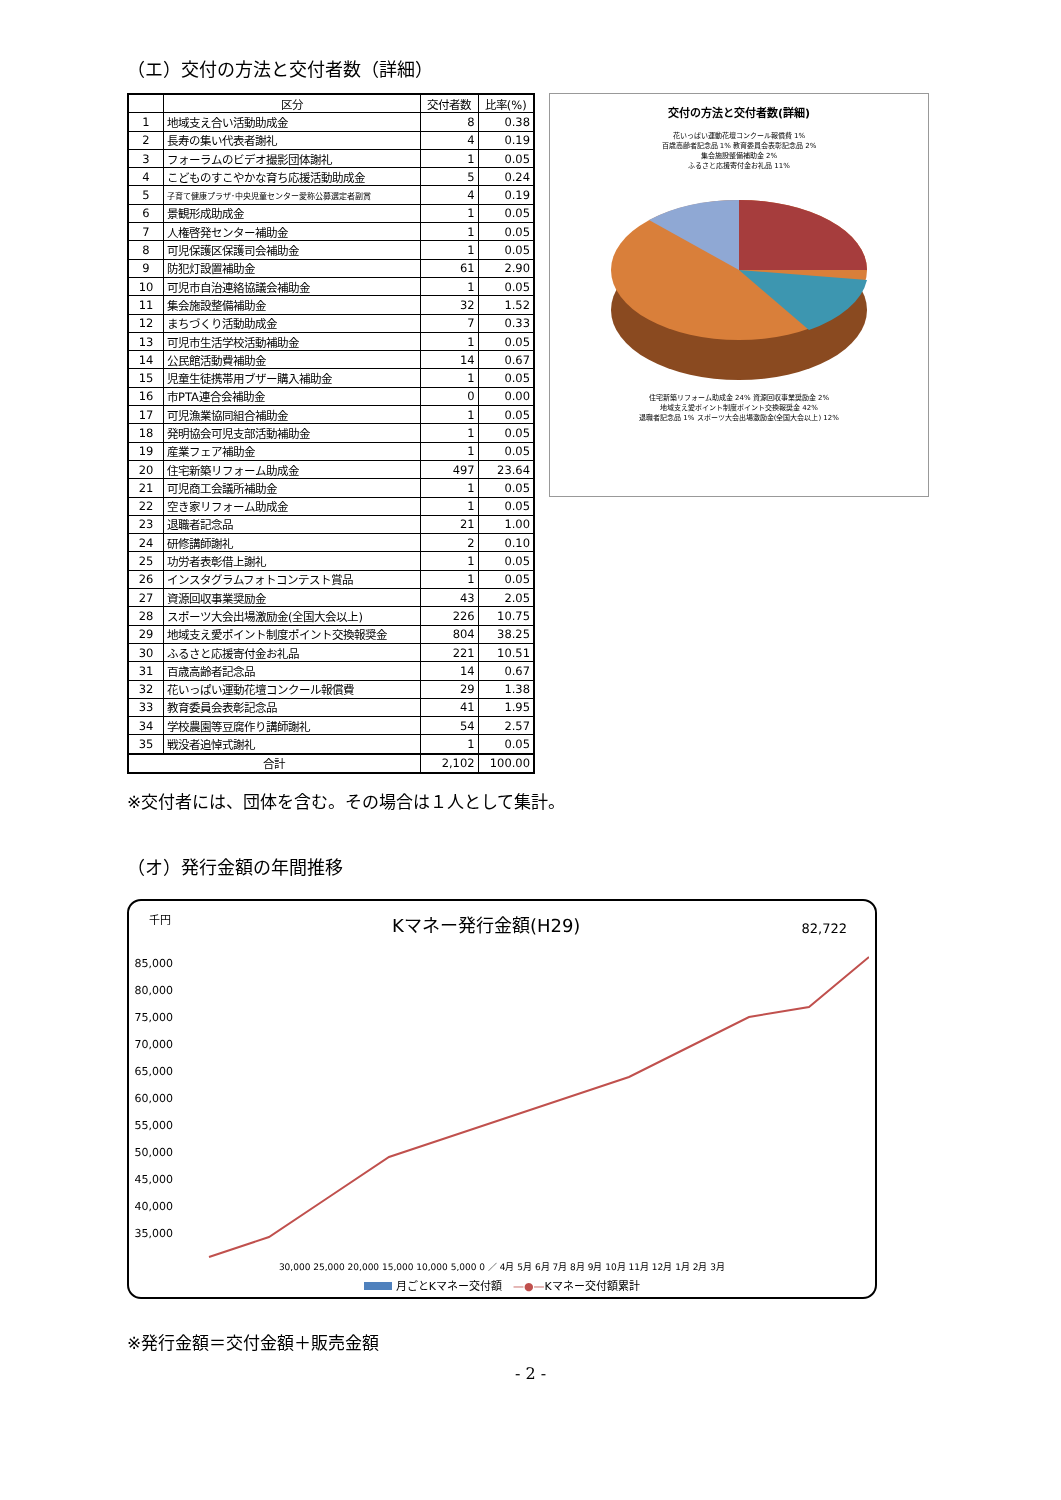（エ）交付の方法と交付者数（詳細）
| | 区分 | 交付者数 | 比率(%) |
| --- | --- | --- | --- |
| 1 | 地域支え合い活動助成金 | 8 | 0.38 |
| 2 | 長寿の集い代表者謝礼 | 4 | 0.19 |
| 3 | フォーラムのビデオ撮影団体謝礼 | 1 | 0.05 |
| 4 | こどものすこやかな育ち応援活動助成金 | 5 | 0.24 |
| 5 | 子育て健康プラザ･中央児童センター愛称公募選定者副賞 | 4 | 0.19 |
| 6 | 景観形成助成金 | 1 | 0.05 |
| 7 | 人権啓発センター補助金 | 1 | 0.05 |
| 8 | 可児保護区保護司会補助金 | 1 | 0.05 |
| 9 | 防犯灯設置補助金 | 61 | 2.90 |
| 10 | 可児市自治連絡協議会補助金 | 1 | 0.05 |
| 11 | 集会施設整備補助金 | 32 | 1.52 |
| 12 | まちづくり活動助成金 | 7 | 0.33 |
| 13 | 可児市生活学校活動補助金 | 1 | 0.05 |
| 14 | 公民館活動費補助金 | 14 | 0.67 |
| 15 | 児童生徒携帯用ブザー購入補助金 | 1 | 0.05 |
| 16 | 市PTA連合会補助金 | 0 | 0.00 |
| 17 | 可児漁業協同組合補助金 | 1 | 0.05 |
| 18 | 発明協会可児支部活動補助金 | 1 | 0.05 |
| 19 | 産業フェア補助金 | 1 | 0.05 |
| 20 | 住宅新築リフォーム助成金 | 497 | 23.64 |
| 21 | 可児商工会議所補助金 | 1 | 0.05 |
| 22 | 空き家リフォーム助成金 | 1 | 0.05 |
| 23 | 退職者記念品 | 21 | 1.00 |
| 24 | 研修講師謝礼 | 2 | 0.10 |
| 25 | 功労者表彰借上謝礼 | 1 | 0.05 |
| 26 | インスタグラムフォトコンテスト賞品 | 1 | 0.05 |
| 27 | 資源回収事業奨励金 | 43 | 2.05 |
| 28 | スポーツ大会出場激励金(全国大会以上) | 226 | 10.75 |
| 29 | 地域支え愛ポイント制度ポイント交換報奨金 | 804 | 38.25 |
| 30 | ふるさと応援寄付金お礼品 | 221 | 10.51 |
| 31 | 百歳高齢者記念品 | 14 | 0.67 |
| 32 | 花いっぱい運動花壇コンクール報償費 | 29 | 1.38 |
| 33 | 教育委員会表彰記念品 | 41 | 1.95 |
| 34 | 学校農園等豆腐作り講師謝礼 | 54 | 2.57 |
| 35 | 戦没者追悼式謝礼 | 1 | 0.05 |
| 合計 | | 2,102 | 100.00 |
交付の方法と交付者数(詳細)
花いっぱい運動花壇コンクール報償費 1%
百歳高齢者記念品 1% 教育委員会表彰記念品 2%
集会施設整備補助金 2%
ふるさと応援寄付金お礼品 11%
住宅新築リフォーム助成金 24% 資源回収事業奨励金 2%
地域支え愛ポイント制度ポイント交換報奨金 42%
退職者記念品 1% スポーツ大会出場激励金(全国大会以上) 12%
※交付者には、団体を含む。その場合は１人として集計。
（オ）発行金額の年間推移
千円 Kマネー発行金額(H29) 82,722
85,000
80,000
75,000
70,000
65,000
60,000
55,000
50,000
45,000
40,000
35,000
30,000 25,000 20,000 15,000 10,000 5,000 0 ／ 4月 5月 6月 7月 8月 9月 10月 11月 12月 1月 2月 3月
月ごとKマネー交付額　—●—Kマネー交付額累計
※発行金額＝交付金額＋販売金額
- 2 -